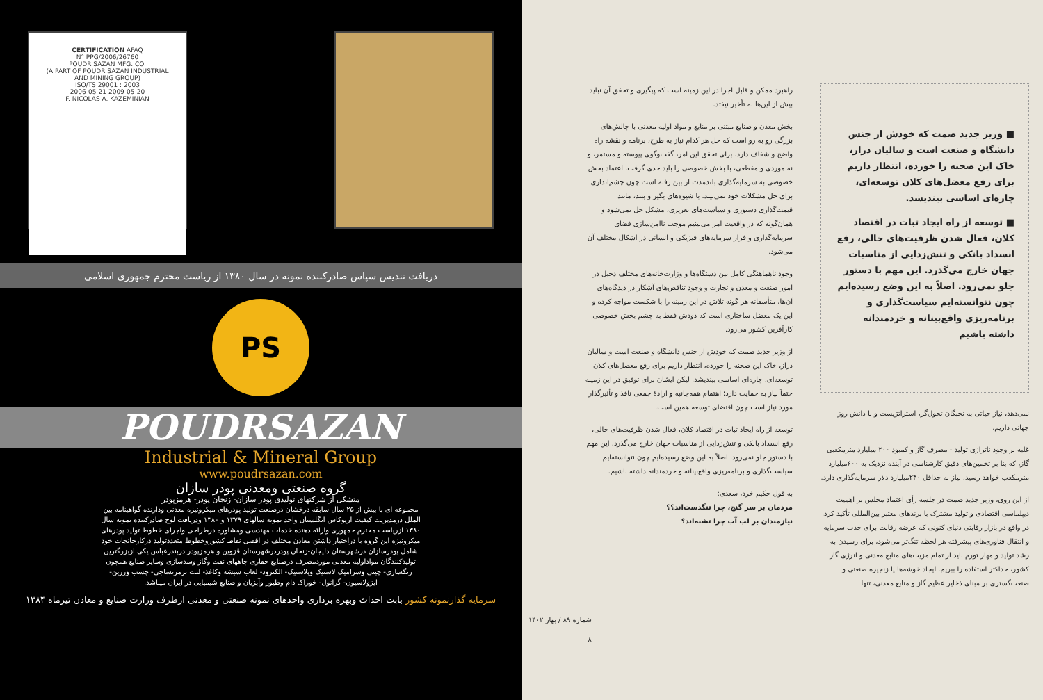CERTIFICATION AFAQ
N° PPG/2006/26760
POUDR SAZAN MFG. CO.
(A PART OF POUDR SAZAN INDUSTRIAL AND MINING GROUP)
ISO/TS 29001 : 2003
2006-05-21 2009-05-20
F. NICOLAS A. KAZEMINIAN
دریافت تندیس سپاس صادرکننده نمونه در سال ۱۳۸۰ از ریاست محترم جمهوری اسلامی
PS
POUDRSAZAN
Industrial & Mineral Group
www.poudrsazan.com
گروه صنعتی ومعدنی پودر سازان
متشکل از شرکتهای تولیدی پودر سازان- زنجان پودر- هرمزپودر
مجموعه ای با بیش از ۲۵ سال سابقه درخشان درصنعت تولید پودرهای میکرونیزه معدنی ودارنده گواهینامه بین الملل درمدیریت کیفیت ازیوکاس انگلستان واحد نمونه سالهای ۱۳۷۹ و ۱۳۸۰ ودریافت لوح صادرکننده نمونه سال ۱۳۸۰ ازریاست محترم جمهوری وارائه دهنده خدمات مهندسی ومشاوره درطراحی واجرای خطوط تولید پودرهای میکرونیزه این گروه با دراختیار داشتن معادن مختلف در اقصی نقاط کشوروخطوط متعددتولید درکارخانجات خود شامل پودرسازان درشهرستان دلیجان-زنجان پودردرشهرستان قزوین و هرمزپودر دربندرعباس یکی ازبزرگترین تولیدکنندگان مواداولیه معدنی موردمصرف درصنایع حفاری چاههای نفت وگاز وسدسازی وسایر صنایع همچون رنگسازی- چینی وسرامیک لاستیک وپلاستیک- الکترود- لعاب شیشه وکاغذ- لنت ترمزنساجی- چسب ورزین- ایزولاسیون- گرانول- خوراک دام وطیور وآبزیان و صنایع شیمیایی در ایران میباشد.
سرمایه گذارنمونه کشور بابت احداث وبهره برداری واحدهای نمونه صنعتی و معدنی ازطرف وزارت صنایع و معادن تیرماه ۱۳۸۴
■ وزیر جدید صمت که خودش از جنس دانشگاه و صنعت است و سالیان دراز، خاک این صحنه را خورده، انتظار داریم برای رفع معضل‌های کلان توسعه‌ای، چاره‌ای اساسی بیندیشد.
■ توسعه از راه ایجاد ثبات در اقتصاد کلان، فعال شدن ظرفیت‌های خالی، رفع انسداد بانکی و تنش‌زدایی از مناسبات جهان خارج می‌گذرد. این مهم با دستور جلو نمی‌رود. اصلاً به این وضع رسیده‌ایم چون نتوانسته‌ایم سیاست‌گذاری و برنامه‌ریزی واقع‌بینانه و خردمندانه داشته باشیم
نمی‌دهد، نیاز حیاتی به نخبگان تحول‌گر، استراتژیست و با دانش روز جهانی داریم.
غلبه بر وجود ناترازی تولید - مصرف گاز و کمبود ۲۰۰ میلیارد مترمکعبی گاز، که بنا بر تخمین‌های دقیق کارشناسی در آینده نزدیک به ۶۰۰میلیارد مترمکعب خواهد رسید، نیاز به حداقل ۲۴۰میلیارد دلار سرمایه‌گذاری دارد.
از این روی، وزیر جدید صمت در جلسه رأی اعتماد مجلس بر اهمیت دیپلماسی اقتصادی و تولید مشترک با برندهای معتبر بین‌المللی تأکید کرد. در واقع در بازار رقابتی دنیای کنونی که عرضه رقابت برای جذب سرمایه و انتقال فناوری‌های پیشرفته هر لحظه تنگ‌تر می‌شود، برای رسیدن به رشد تولید و مهار تورم باید از تمام مزیت‌های منابع معدنی و انرژی گاز کشور، حداکثر استفاده را ببریم. ایجاد خوشه‌ها یا زنجیره صنعتی و صنعت‌گستری بر مبنای ذخایر عظیم گاز و منابع معدنی، تنها
راهبرد ممکن و قابل اجرا در این زمینه است که پیگیری و تحقق آن نباید بیش از این‌ها به تأخیر نیفتد.
بخش معدن و صنایع مبتنی بر منابع و مواد اولیه معدنی با چالش‌های بزرگی رو به رو است که حل هر کدام نیاز به طرح، برنامه و نقشه راه واضح و شفاف دارد. برای تحقق این امر، گفت‌وگوی پیوسته و مستمر، و نه موردی و مقطعی، با بخش خصوصی را باید جدی گرفت. اعتماد بخش خصوصی به سرمایه‌گذاری بلندمدت از بین رفته است چون چشم‌اندازی برای حل مشکلات خود نمی‌بیند. با شیوه‌های بگیر و ببند، مانند قیمت‌گذاری دستوری و سیاست‌های تعزیری، مشکل حل نمی‌شود و همان‌گونه که در واقعیت امر می‌بینیم موجب ناامن‌سازی فضای سرمایه‌گذاری و فرار سرمایه‌های فیزیکی و انسانی در اشکال مختلف آن می‌شود.
وجود ناهماهنگی کامل بین دستگاه‌ها و وزارت‌خانه‌های مختلف دخیل در امور صنعت و معدن و تجارت و وجود تناقض‌های آشکار در دیدگاه‌های آن‌ها، متأسفانه هر گونه تلاش در این زمینه را با شکست مواجه کرده و این یک معضل ساختاری است که دودش فقط به چشم بخش خصوصی کارآفرین کشور می‌رود.
از وزیر جدید صمت که خودش از جنس دانشگاه و صنعت است و سالیان دراز، خاک این صحنه را خورده، انتظار داریم برای رفع معضل‌های کلان توسعه‌ای، چاره‌ای اساسی بیندیشد. لیکن ایشان برای توفیق در این زمینه حتماً نیاز به حمایت دارد؛ اهتمام همه‌جانبه و ارادهٔ جمعی نافذ و تأثیرگذار مورد نیاز است چون اقتضای توسعه همین است.
توسعه از راه ایجاد ثبات در اقتصاد کلان، فعال شدن ظرفیت‌های خالی، رفع انسداد بانکی و تنش‌زدایی از مناسبات جهان خارج می‌گذرد. این مهم با دستور جلو نمی‌رود. اصلاً به این وضع رسیده‌ایم چون نتوانسته‌ایم سیاست‌گذاری و برنامه‌ریزی واقع‌بینانه و خردمندانه داشته باشیم.
به قول حکیم خرد، سعدی:
مردمان بر سر گنج، چرا تنگدست‌اند؟؟
نیازمندان بر لب آب چرا تشنه‌اند؟
شماره ۸۹ / بهار ۱۴۰۲
۸